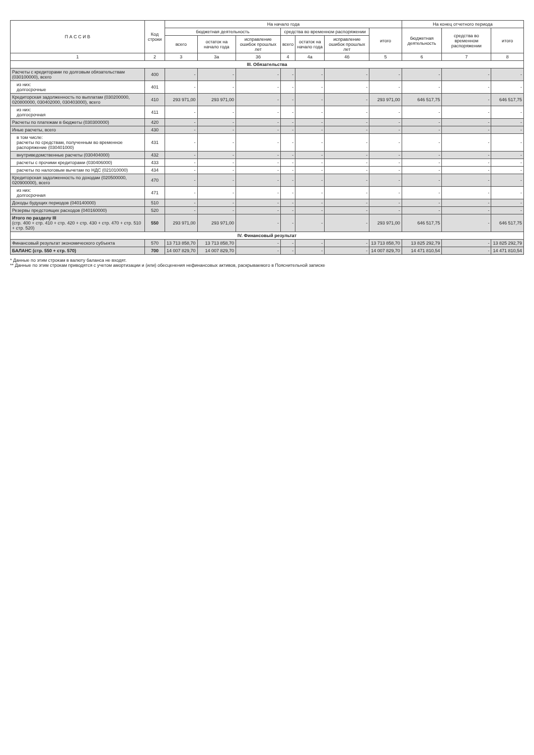| П А С С И В | Код строки | На начало года | | | | | | | На конец отчетного периода | | |
| --- | --- | --- | --- | --- | --- | --- | --- | --- | --- | --- | --- |
| | | бюджетная деятельность | | | средства во временном распоряжении | | | итого | бюджетная деятельность | средства во временном распоряжении | итого |
| | | всего | остаток на начало года | исправление ошибок прошлых лет | всего | остаток на начало года | исправление ошибок прошлых лет | | | | |
| 1 | 2 | 3 | 3а | 3б | 4 | 4а | 4б | 5 | 6 | 7 | 8 |
| III. Обязательства | | | | | | | | | | | |
| Расчеты с кредиторами по долговым обязательствам (030100000), всего | 400 | - | - | - | - | - | - | - | - | - | - |
| из них: долгосрочные | 401 | - | - | - | - | - | - | - | - | - | - |
| Кредиторская задолженность по выплатам (030200000, 020800000, 030402000, 030403000), всего | 410 | 293 971,00 | 293 971,00 | - | - | - | - | 293 971,00 | 646 517,75 | - | 646 517,75 |
| из них: долгосрочная | 411 | - | - | - | - | - | - | - | - | - | - |
| Расчеты по платежам в бюджеты (030300000) | 420 | - | - | - | - | - | - | - | - | - | - |
| Иные расчеты, всего | 430 | - | - | - | - | - | - | - | - | - | - |
| в том числе: расчеты по средствам, полученным во временное распоряжение (030401000) | 431 | - | - | - | - | - | - | - | - | - | - |
| внутриведомственные расчеты (030404000) | 432 | - | - | - | - | - | - | - | - | - | - |
| расчеты с прочими кредиторами (030406000) | 433 | - | - | - | - | - | - | - | - | - | - |
| расчеты по налоговым вычетам по НДС (021010000) | 434 | - | - | - | - | - | - | - | - | - | - |
| Кредиторская задолженность по доходам (020500000, 020900000), всего | 470 | - | - | - | - | - | - | - | - | - | - |
| из них: долгосрочная | 471 | - | - | - | - | - | - | - | - | - | - |
| Доходы будущих периодов (040140000) | 510 | - | - | - | - | - | - | - | - | - | - |
| Резервы предстоящих расходов (040160000) | 520 | - | - | - | - | - | - | - | - | - | - |
| Итого по разделу III (стр. 400 + стр. 410 + стр. 420 + стр. 430 + стр. 470 + стр. 510 + стр. 520) | 550 | 293 971,00 | 293 971,00 | - | - | - | - | 293 971,00 | 646 517,75 | - | 646 517,75 |
| IV. Финансовый результат | | | | | | | | | | | |
| Финансовый результат экономического субъекта | 570 | 13 713 858,70 | 13 713 858,70 | - | - | - | - | 13 713 858,70 | 13 825 292,79 | - | 13 825 292,79 |
| БАЛАНС (стр. 550 + стр. 570) | 700 | 14 007 829,70 | 14 007 829,70 | - | - | - | - | 14 007 829,70 | 14 471 810,54 | - | 14 471 810,54 |
* Данные по этим строкам в валюту баланса не входят.
** Данные по этим строкам приводятся с учетом амортизации и (или) обесценения нефинансовых активов, раскрываемого в Пояснительной записке